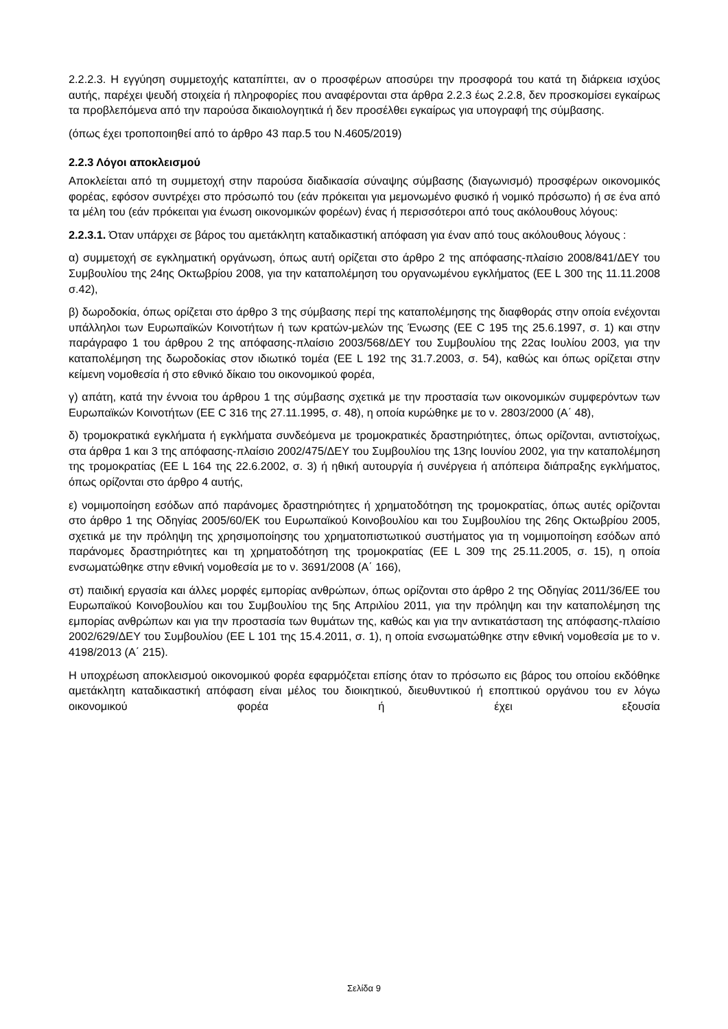2.2.2.3. Η εγγύηση συμμετοχής καταπίπτει, αν ο προσφέρων αποσύρει την προσφορά του κατά τη διάρκεια ισχύος αυτής, παρέχει ψευδή στοιχεία ή πληροφορίες που αναφέρονται στα άρθρα 2.2.3 έως 2.2.8, δεν προσκομίσει εγκαίρως τα προβλεπόμενα από την παρούσα δικαιολογητικά ή δεν προσέλθει εγκαίρως για υπογραφή της σύμβασης.
(όπως έχει τροποποιηθεί από το άρθρο 43 παρ.5 του Ν.4605/2019)
2.2.3 Λόγοι αποκλεισμού
Αποκλείεται από τη συμμετοχή στην παρούσα διαδικασία σύναψης σύμβασης (διαγωνισμό) προσφέρων οικονομικός φορέας, εφόσον συντρέχει στο πρόσωπό του (εάν πρόκειται για μεμονωμένο φυσικό ή νομικό πρόσωπο) ή σε ένα από τα μέλη του (εάν πρόκειται για ένωση οικονομικών φορέων) ένας ή περισσότεροι από τους ακόλουθους λόγους:
2.2.3.1. Όταν υπάρχει σε βάρος του αμετάκλητη καταδικαστική απόφαση για έναν από τους ακόλουθους λόγους :
α) συμμετοχή σε εγκληματική οργάνωση, όπως αυτή ορίζεται στο άρθρο 2 της απόφασης-πλαίσιο 2008/841/ΔΕΥ του Συμβουλίου της 24ης Οκτωβρίου 2008, για την καταπολέμηση του οργανωμένου εγκλήματος (ΕΕ L 300 της 11.11.2008 σ.42),
β) δωροδοκία, όπως ορίζεται στο άρθρο 3 της σύμβασης περί της καταπολέμησης της διαφθοράς στην οποία ενέχονται υπάλληλοι των Ευρωπαϊκών Κοινοτήτων ή των κρατών-μελών της Ένωσης (ΕΕ C 195 της 25.6.1997, σ. 1) και στην παράγραφο 1 του άρθρου 2 της απόφασης-πλαίσιο 2003/568/ΔΕΥ του Συμβουλίου της 22ας Ιουλίου 2003, για την καταπολέμηση της δωροδοκίας στον ιδιωτικό τομέα (ΕΕ L 192 της 31.7.2003, σ. 54), καθώς και όπως ορίζεται στην κείμενη νομοθεσία ή στο εθνικό δίκαιο του οικονομικού φορέα,
γ) απάτη, κατά την έννοια του άρθρου 1 της σύμβασης σχετικά με την προστασία των οικονομικών συμφερόντων των Ευρωπαϊκών Κοινοτήτων (ΕΕ C 316 της 27.11.1995, σ. 48), η οποία κυρώθηκε με το ν. 2803/2000 (Α΄ 48),
δ) τρομοκρατικά εγκλήματα ή εγκλήματα συνδεόμενα με τρομοκρατικές δραστηριότητες, όπως ορίζονται, αντιστοίχως, στα άρθρα 1 και 3 της απόφασης-πλαίσιο 2002/475/ΔΕΥ του Συμβουλίου της 13ης Ιουνίου 2002, για την καταπολέμηση της τρομοκρατίας (ΕΕ L 164 της 22.6.2002, σ. 3) ή ηθική αυτουργία ή συνέργεια ή απόπειρα διάπραξης εγκλήματος, όπως ορίζονται στο άρθρο 4 αυτής,
ε) νομιμοποίηση εσόδων από παράνομες δραστηριότητες ή χρηματοδότηση της τρομοκρατίας, όπως αυτές ορίζονται στο άρθρο 1 της Οδηγίας 2005/60/ΕΚ του Ευρωπαϊκού Κοινοβουλίου και του Συμβουλίου της 26ης Οκτωβρίου 2005, σχετικά με την πρόληψη της χρησιμοποίησης του χρηματοπιστωτικού συστήματος για τη νομιμοποίηση εσόδων από παράνομες δραστηριότητες και τη χρηματοδότηση της τρομοκρατίας (ΕΕ L 309 της 25.11.2005, σ. 15), η οποία ενσωματώθηκε στην εθνική νομοθεσία με το ν. 3691/2008 (Α΄ 166),
στ) παιδική εργασία και άλλες μορφές εμπορίας ανθρώπων, όπως ορίζονται στο άρθρο 2 της Οδηγίας 2011/36/ΕΕ του Ευρωπαϊκού Κοινοβουλίου και του Συμβουλίου της 5ης Απριλίου 2011, για την πρόληψη και την καταπολέμηση της εμπορίας ανθρώπων και για την προστασία των θυμάτων της, καθώς και για την αντικατάσταση της απόφασης-πλαίσιο 2002/629/ΔΕΥ του Συμβουλίου (ΕΕ L 101 της 15.4.2011, σ. 1), η οποία ενσωματώθηκε στην εθνική νομοθεσία με το ν. 4198/2013 (Α΄ 215).
Η υποχρέωση αποκλεισμού οικονομικού φορέα εφαρμόζεται επίσης όταν το πρόσωπο εις βάρος του οποίου εκδόθηκε αμετάκλητη καταδικαστική απόφαση είναι μέλος του διοικητικού, διευθυντικού ή εποπτικού οργάνου του εν λόγω οικονομικού φορέα ή έχει εξουσία
Σελίδα 9